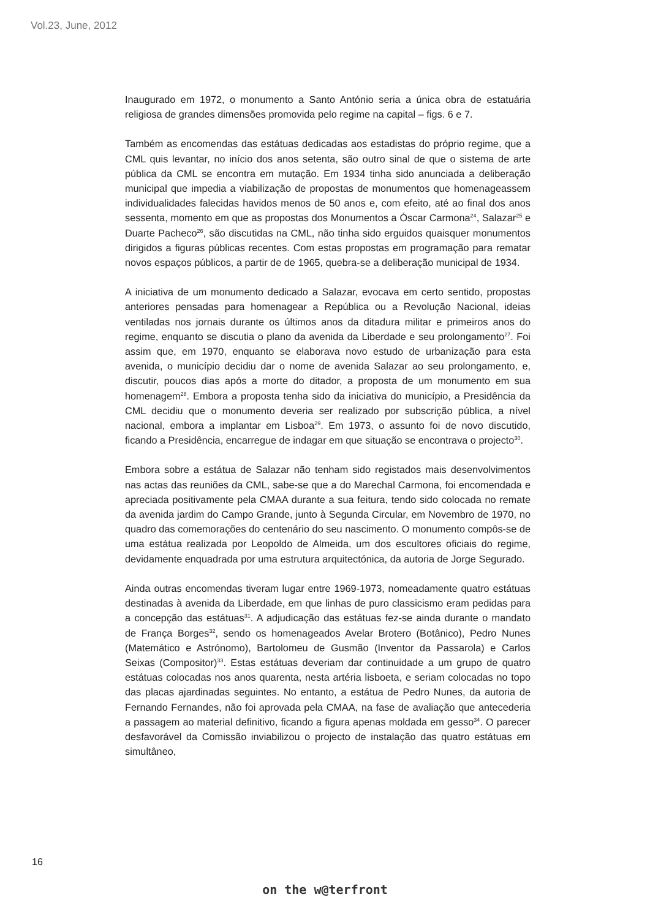Vol.23, June, 2012
Inaugurado em 1972, o monumento a Santo António seria a única obra de estatuária religiosa de grandes dimensões promovida pelo regime na capital – figs. 6 e 7.
Também as encomendas das estátuas dedicadas aos estadistas do próprio regime, que a CML quis levantar, no início dos anos setenta, são outro sinal de que o sistema de arte pública da CML se encontra em mutação. Em 1934 tinha sido anunciada a deliberação municipal que impedia a viabilização de propostas de monumentos que homenageassem individualidades falecidas havidos menos de 50 anos e, com efeito, até ao final dos anos sessenta, momento em que as propostas dos Monumentos a Óscar Carmona<sup>24</sup>, Salazar<sup>25</sup> e Duarte Pacheco<sup>26</sup>, são discutidas na CML, não tinha sido erguidos quaisquer monumentos dirigidos a figuras públicas recentes. Com estas propostas em programação para rematar novos espaços públicos, a partir de de 1965, quebra-se a deliberação municipal de 1934.
A iniciativa de um monumento dedicado a Salazar, evocava em certo sentido, propostas anteriores pensadas para homenagear a República ou a Revolução Nacional, ideias ventiladas nos jornais durante os últimos anos da ditadura militar e primeiros anos do regime, enquanto se discutia o plano da avenida da Liberdade e seu prolongamento<sup>27</sup>. Foi assim que, em 1970, enquanto se elaborava novo estudo de urbanização para esta avenida, o município decidiu dar o nome de avenida Salazar ao seu prolongamento, e, discutir, poucos dias após a morte do ditador, a proposta de um monumento em sua homenagem<sup>28</sup>. Embora a proposta tenha sido da iniciativa do município, a Presidência da CML decidiu que o monumento deveria ser realizado por subscrição pública, a nível nacional, embora a implantar em Lisboa<sup>29</sup>. Em 1973, o assunto foi de novo discutido, ficando a Presidência, encarregue de indagar em que situação se encontrava o projecto<sup>30</sup>.
Embora sobre a estátua de Salazar não tenham sido registados mais desenvolvimentos nas actas das reuniões da CML, sabe-se que a do Marechal Carmona, foi encomendada e apreciada positivamente pela CMAA durante a sua feitura, tendo sido colocada no remate da avenida jardim do Campo Grande, junto à Segunda Circular, em Novembro de 1970, no quadro das comemorações do centenário do seu nascimento. O monumento compôs-se de uma estátua realizada por Leopoldo de Almeida, um dos escultores oficiais do regime, devidamente enquadrada por uma estrutura arquitectónica, da autoria de Jorge Segurado.
Ainda outras encomendas tiveram lugar entre 1969-1973, nomeadamente quatro estátuas destinadas à avenida da Liberdade, em que linhas de puro classicismo eram pedidas para a concepção das estátuas<sup>31</sup>. A adjudicação das estátuas fez-se ainda durante o mandato de França Borges<sup>32</sup>, sendo os homenageados Avelar Brotero (Botânico), Pedro Nunes (Matemático e Astrónomo), Bartolomeu de Gusmão (Inventor da Passarola) e Carlos Seixas (Compositor)<sup>33</sup>. Estas estátuas deveriam dar continuidade a um grupo de quatro estátuas colocadas nos anos quarenta, nesta artéria lisboeta, e seriam colocadas no topo das placas ajardinadas seguintes. No entanto, a estátua de Pedro Nunes, da autoria de Fernando Fernandes, não foi aprovada pela CMAA, na fase de avaliação que antecederia a passagem ao material definitivo, ficando a figura apenas moldada em gesso<sup>34</sup>. O parecer desfavorável da Comissão inviabilizou o projecto de instalação das quatro estátuas em simultâneo,
16
on the w@terfront